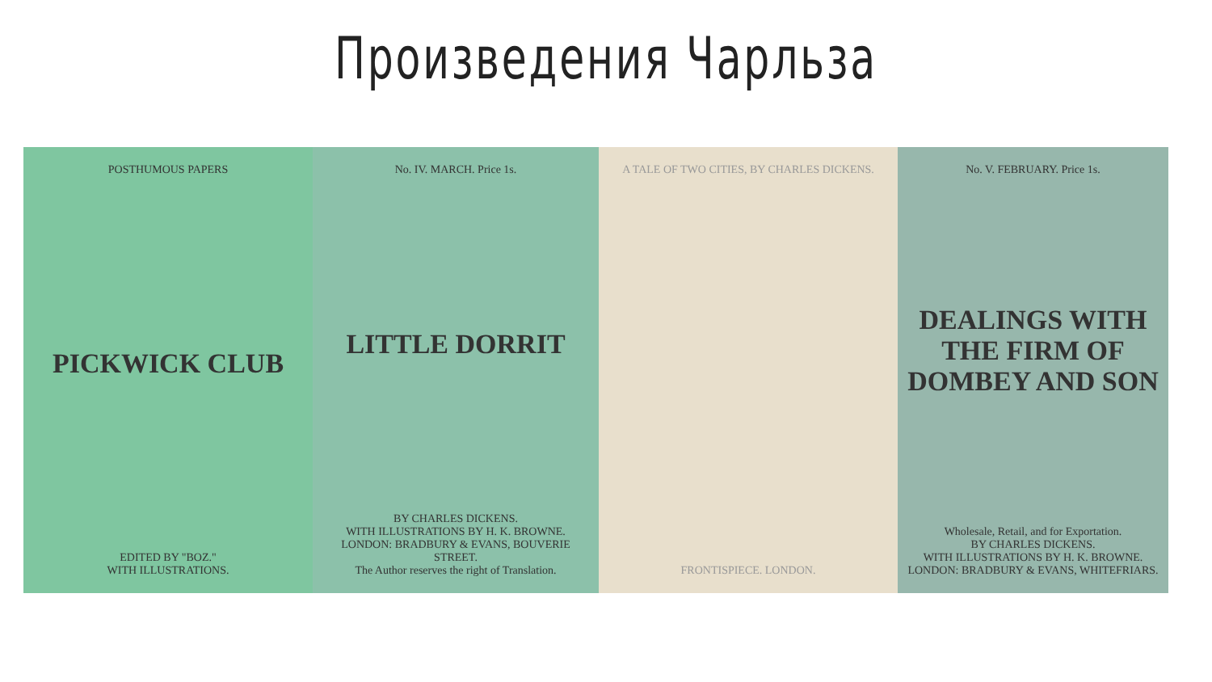Произведения Чарльза
POSTHUMOUS PAPERS
PICKWICK CLUB
EDITED BY "BOZ."
WITH ILLUSTRATIONS.
No. IV. MARCH. Price 1s.
LITTLE DORRIT
BY CHARLES DICKENS.
WITH ILLUSTRATIONS BY H. K. BROWNE.
LONDON: BRADBURY & EVANS, BOUVERIE STREET.
The Author reserves the right of Translation.
A TALE OF TWO CITIES, BY CHARLES DICKENS.
FRONTISPIECE. LONDON.
No. V. FEBRUARY. Price 1s.
DEALINGS WITH THE FIRM OF DOMBEY AND SON
Wholesale, Retail, and for Exportation.
BY CHARLES DICKENS.
WITH ILLUSTRATIONS BY H. K. BROWNE.
LONDON: BRADBURY & EVANS, WHITEFRIARS.